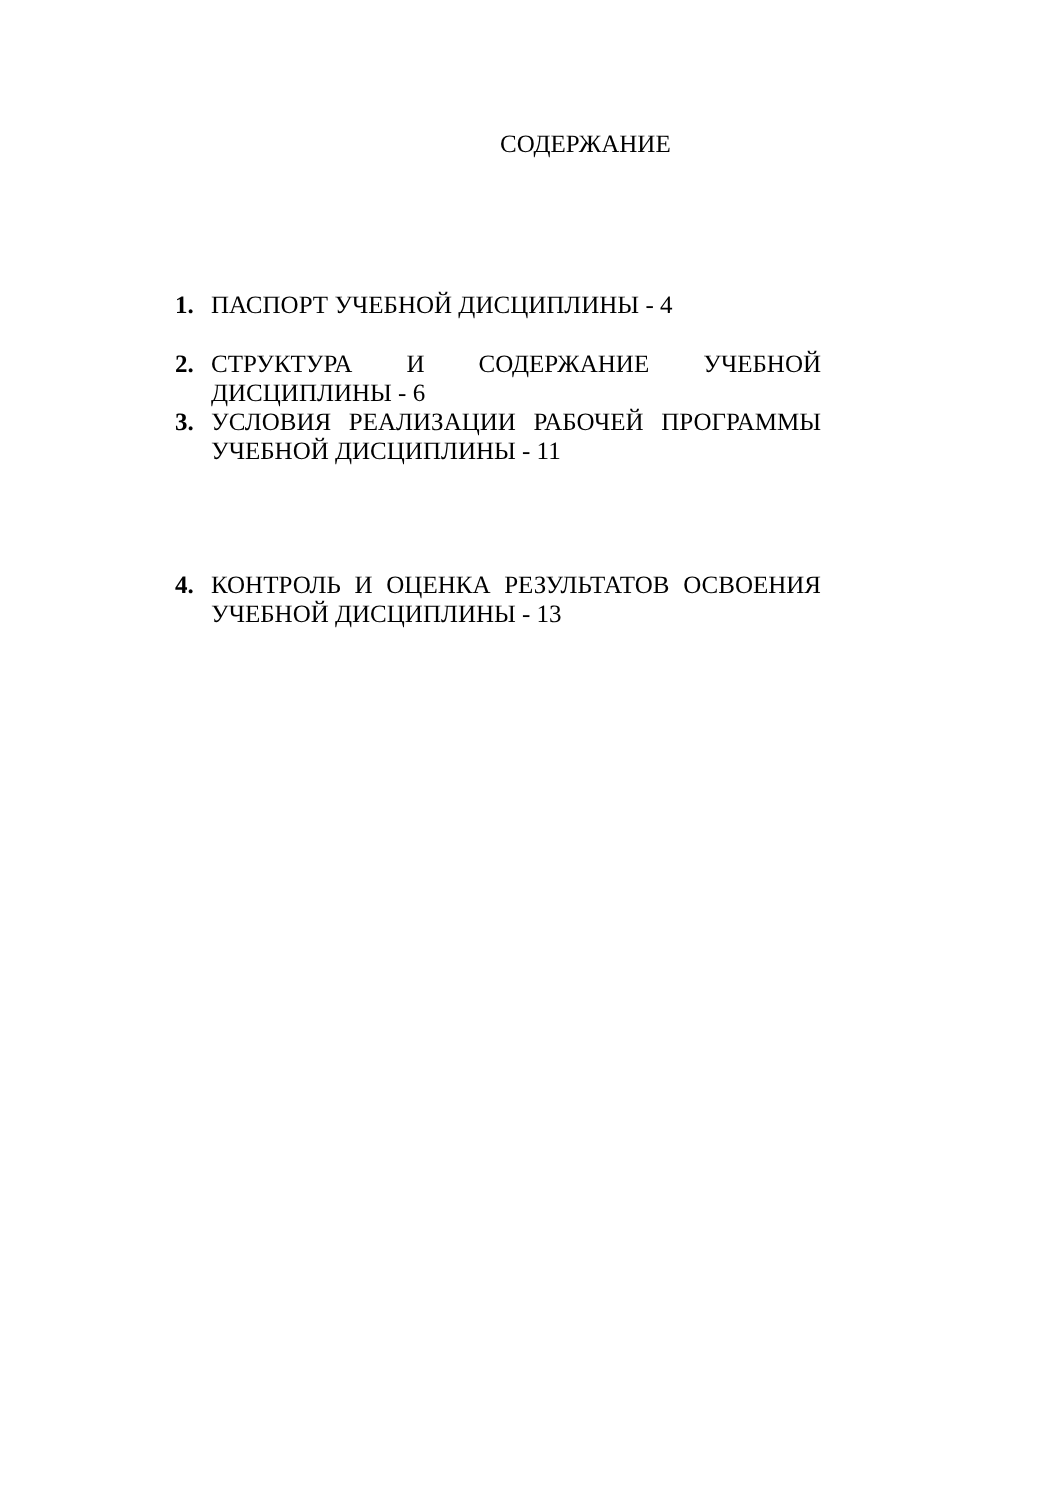СОДЕРЖАНИЕ
1. ПАСПОРТ УЧЕБНОЙ ДИСЦИПЛИНЫ - 4
2. СТРУКТУРА И СОДЕРЖАНИЕ УЧЕБНОЙ ДИСЦИПЛИНЫ - 6
3. УСЛОВИЯ РЕАЛИЗАЦИИ РАБОЧЕЙ ПРОГРАММЫ УЧЕБНОЙ ДИСЦИПЛИНЫ - 11
4. КОНТРОЛЬ И ОЦЕНКА РЕЗУЛЬТАТОВ ОСВОЕНИЯ УЧЕБНОЙ ДИСЦИПЛИНЫ - 13